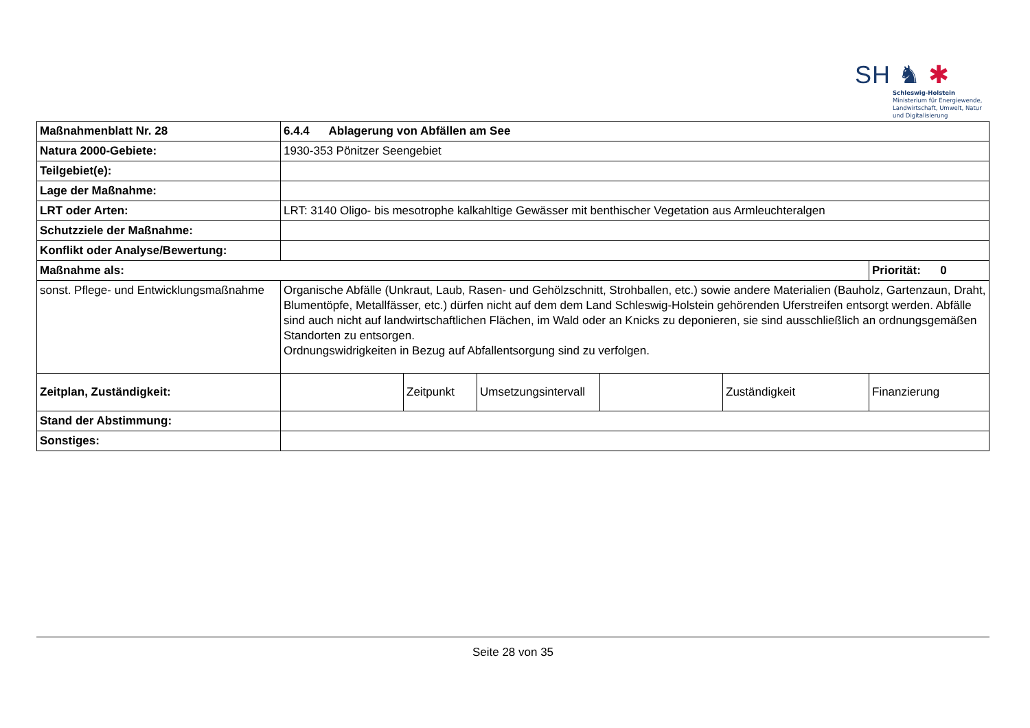SH ♞ ✱
Schleswig-Holstein
Ministerium für Energiewende,
Landwirtschaft, Umwelt, Natur
und Digitalisierung
| Maßnahmenblatt Nr. 28 | 6.4.4 Ablagerung von Abfällen am See | | | | | |
| Natura 2000-Gebiete: | 1930-353 Pönitzer Seengebiet | | | | | |
| Teilgebiet(e): | | | | | | |
| Lage der Maßnahme: | | | | | | |
| LRT oder Arten: | LRT: 3140 Oligo- bis mesotrophe kalkahltige Gewässer mit benthischer Vegetation aus Armleuchteralgen | | | | | |
| Schutzziele der Maßnahme: | | | | | | |
| Konflikt oder Analyse/Bewertung: | | | | | | |
| Maßnahme als: | | | | | | Priorität: 0 |
| sonst. Pflege- und Entwicklungsmaßnahme | Organische Abfälle (Unkraut, Laub, Rasen- und Gehölzschnitt, Strohballen, etc.) sowie andere Materialien (Bauholz, Gartenzaun, Draht, Blumentöpfe, Metallfässer, etc.) dürfen nicht auf dem dem Land Schleswig-Holstein gehörenden Uferstreifen entsorgt werden. Abfälle sind auch nicht auf landwirtschaftlichen Flächen, im Wald oder an Knicks zu deponieren, sie sind ausschließlich an ordnungsgemäßen Standorten zu entsorgen. Ordnungswidrigkeiten in Bezug auf Abfallentsorgung sind zu verfolgen. | | | | | |
| Zeitplan, Zuständigkeit: | | Zeitpunkt | Umsetzungsintervall | | Zuständigkeit | Finanzierung |
| Stand der Abstimmung: | | | | | | |
| Sonstiges: | | | | | | |
Seite 28 von 35